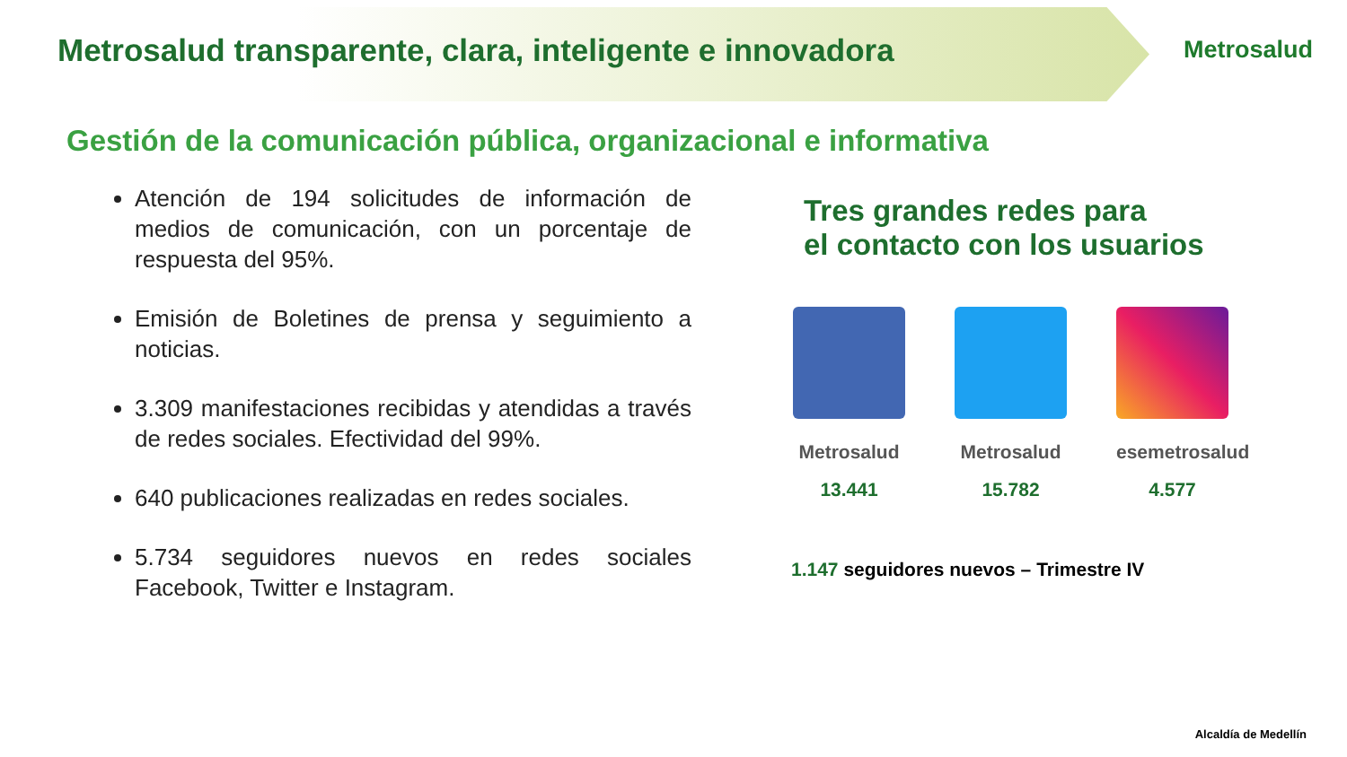Metrosalud transparente, clara, inteligente e innovadora
Metrosalud
Gestión de la comunicación pública, organizacional e informativa
Atención de 194 solicitudes de información de medios de comunicación, con un porcentaje de respuesta del 95%.
Emisión de Boletines de prensa y seguimiento a noticias.
3.309 manifestaciones recibidas y atendidas a través de redes sociales. Efectividad del 99%.
640 publicaciones realizadas en redes sociales.
5.734 seguidores nuevos en redes sociales Facebook, Twitter e Instagram.
Tres grandes redes para
el contacto con los usuarios
Metrosalud
13.441
Metrosalud
15.782
esemetrosalud
4.577
1.147 seguidores nuevos – Trimestre IV
Alcaldía de Medellín